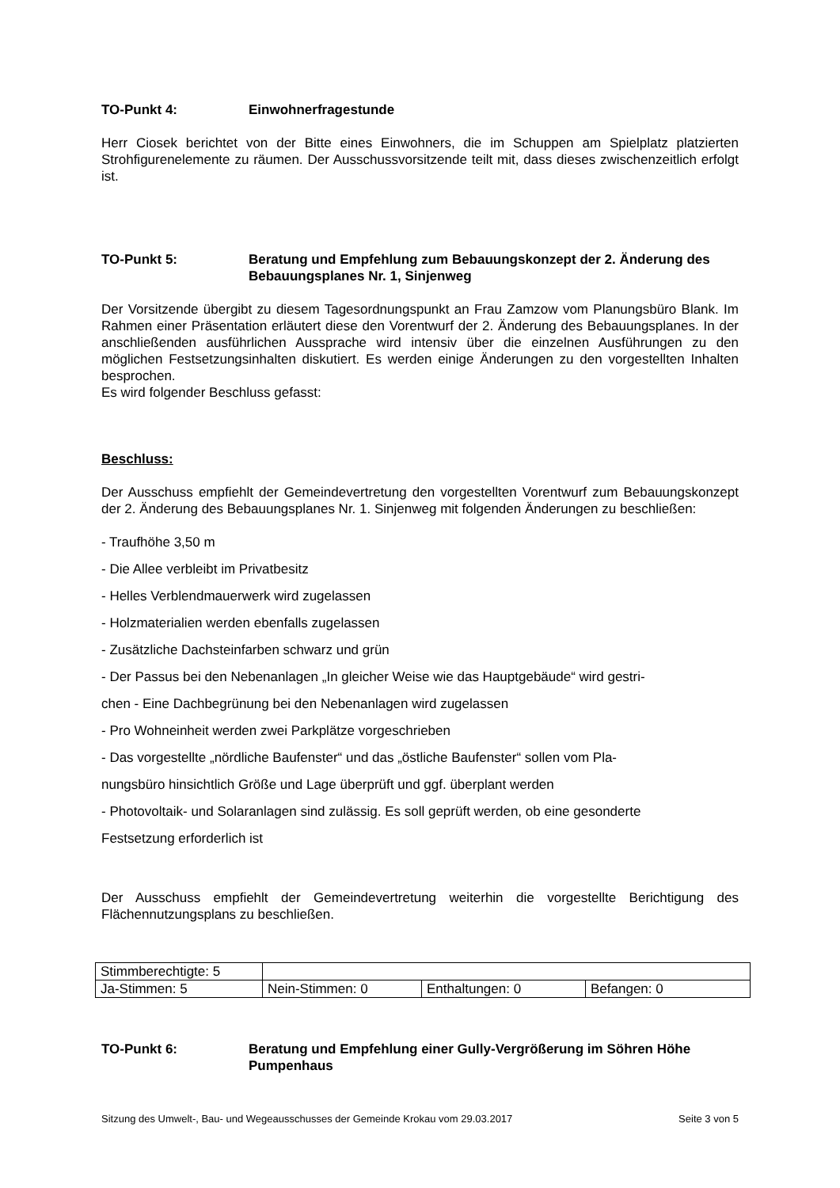TO-Punkt 4: Einwohnerfragestunde
Herr Ciosek berichtet von der Bitte eines Einwohners, die im Schuppen am Spielplatz platzierten Strohfigurenelemente zu räumen. Der Ausschussvorsitzende teilt mit, dass dieses zwischenzeitlich erfolgt ist.
TO-Punkt 5: Beratung und Empfehlung zum Bebauungskonzept der 2. Änderung des Bebauungsplanes Nr. 1, Sinjenweg
Der Vorsitzende übergibt zu diesem Tagesordnungspunkt an Frau Zamzow vom Planungsbüro Blank. Im Rahmen einer Präsentation erläutert diese den Vorentwurf der 2. Änderung des Bebauungsplanes. In der anschließenden ausführlichen Aussprache wird intensiv über die einzelnen Ausführungen zu den möglichen Festsetzungsinhalten diskutiert. Es werden einige Änderungen zu den vorgestellten Inhalten besprochen.
Es wird folgender Beschluss gefasst:
Beschluss:
Der Ausschuss empfiehlt der Gemeindevertretung den vorgestellten Vorentwurf zum Bebauungskonzept der 2. Änderung des Bebauungsplanes Nr. 1. Sinjenweg mit folgenden Änderungen zu beschließen:
- Traufhöhe 3,50 m
- Die Allee verbleibt im Privatbesitz
- Helles Verblendmauerwerk wird zugelassen
- Holzmaterialien werden ebenfalls zugelassen
- Zusätzliche Dachsteinfarben schwarz und grün
- Der Passus bei den Nebenanlagen „In gleicher Weise wie das Hauptgebäude“ wird gestri-
chen - Eine Dachbegrünung bei den Nebenanlagen wird zugelassen
- Pro Wohneinheit werden zwei Parkplätze vorgeschrieben
- Das vorgestellte „nördliche Baufenster“ und das „östliche Baufenster“ sollen vom Pla-
nungsbüro hinsichtlich Größe und Lage überprüft und ggf. überplant werden
- Photovoltaik- und Solaranlagen sind zulässig. Es soll geprüft werden, ob eine gesonderte
Festsetzung erforderlich ist
Der Ausschuss empfiehlt der Gemeindevertretung weiterhin die vorgestellte Berichtigung des Flächennutzungsplans zu beschließen.
| Stimmberechtigte: 5 | | | |
| Ja-Stimmen: 5 | Nein-Stimmen: 0 | Enthaltungen: 0 | Befangen: 0 |
TO-Punkt 6: Beratung und Empfehlung einer Gully-Vergrößerung im Söhren Höhe Pumpenhaus
Sitzung des Umwelt-, Bau- und Wegeausschusses der Gemeinde Krokau vom 29.03.2017 Seite 3 von 5